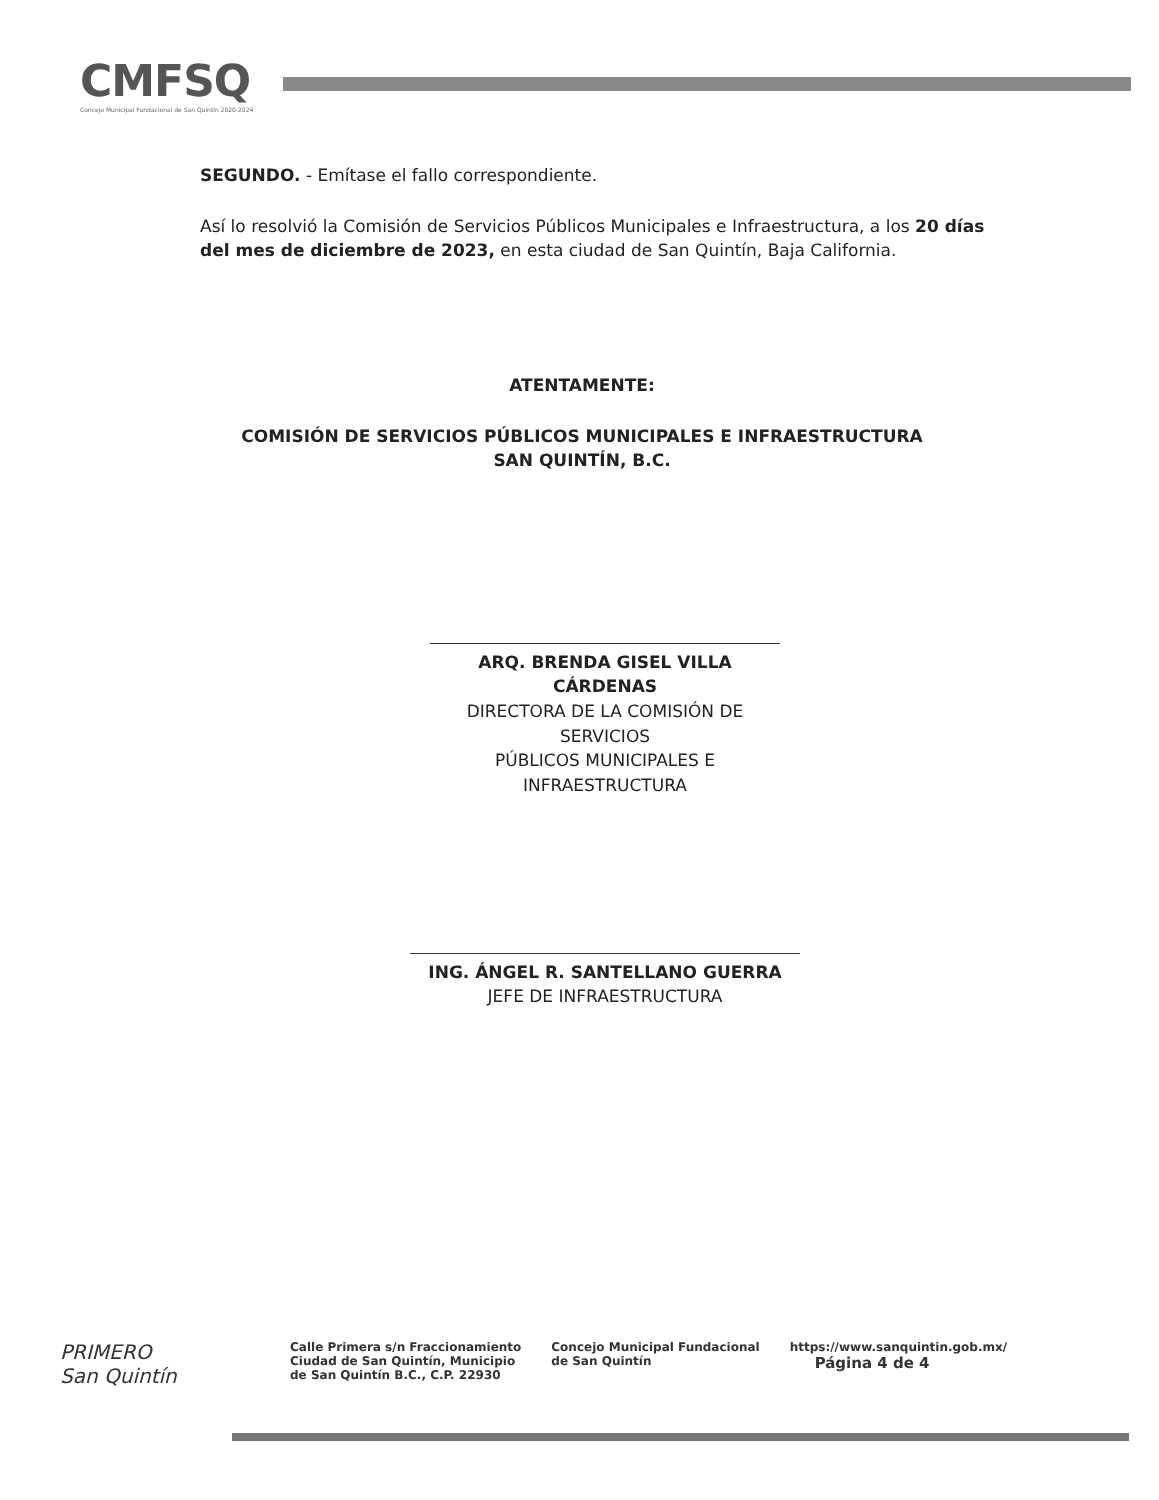CMFSQ
Concejo Municipal Fundacional de San Quintín 2020-2024
SEGUNDO. - Emítase el fallo correspondiente.
Así lo resolvió la Comisión de Servicios Públicos Municipales e Infraestructura, a los 20 días del mes de diciembre de 2023, en esta ciudad de San Quintín, Baja California.
ATENTAMENTE:
COMISIÓN DE SERVICIOS PÚBLICOS MUNICIPALES E INFRAESTRUCTURA
SAN QUINTÍN, B.C.
ARQ. BRENDA GISEL VILLA CÁRDENAS
DIRECTORA DE LA COMISIÓN DE SERVICIOS
PÚBLICOS MUNICIPALES E INFRAESTRUCTURA
ING. ÁNGEL R. SANTELLANO GUERRA
JEFE DE INFRAESTRUCTURA
PRIMERO
San Quintín
Calle Primera s/n Fraccionamiento
Ciudad de San Quintín, Municipio
de San Quintín B.C., C.P. 22930
Concejo Municipal Fundacional
de San Quintín
https://www.sanquintin.gob.mx/
Página 4 de 4